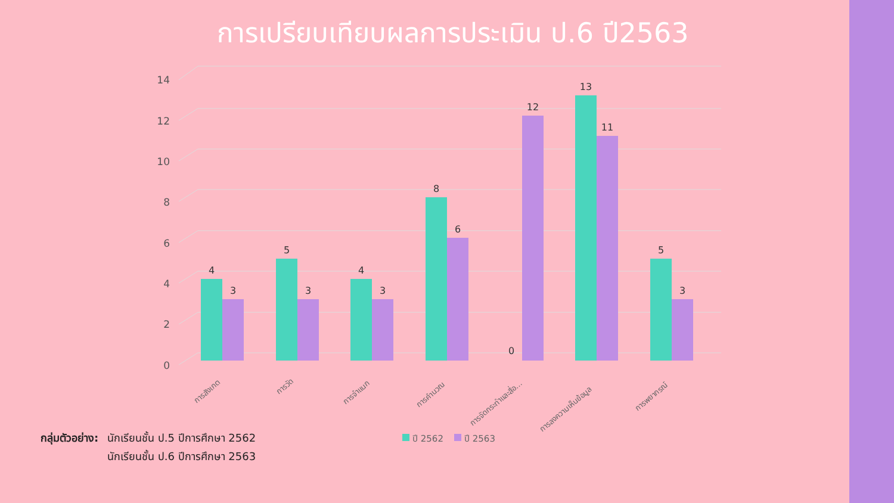การเปรียบเทียบผลการประเมิน ป.6 ปี2563
0
2
4
6
8
10
12
14
4
3
5
3
4
3
8
6
0
12
13
11
5
3
การสังเกต
การวัด
การจำแนก
การคำนวณ
การจัดกระทำและสื่อ...
การลงความเห็นข้อมูล
การพยากรณ์
ปี 2562
ปี 2563
กลุ่มตัวอย่าง:
นักเรียนชั้น ป.5 ปีการศึกษา 2562
นักเรียนชั้น ป.6 ปีการศึกษา 2563